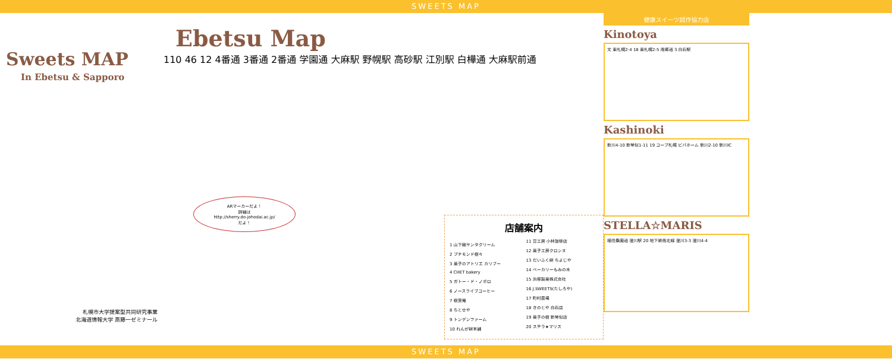SWEETS MAP
Sweets MAP
In Ebetsu & Sapporo
札幌市大学提案型共同研究事業
北海道情報大学 斎藤一ゼミナール
Ebetsu Map
110 46 12 4番通 3番通 2番通 学園通 大麻駅 野幌駅 高砂駅 江別駅 白樺通 大麻駅前通
ARマーカーだよ！
詳細は
http://sherry.do-johodai.ac.jp/
だよ！
店舗案内
1 山下館サンタクリーム
2 プチモンド樹々
3 菓子のアトリエ カリブー
4 CHET bakery
5 ガトー・ド・ノボロ
6 ノースライブコーヒー
7 樹里庵
8 ちとせや
9 トンデンファーム
10 れんが餅本舗
11 豆工房 小林珈琲店
12 菓子工房クロンヌ
13 だいふく餅 ちよじや
14 ベーカリーもみの木
15 浜塚製菓株式会社
16 J.SWEETS(たしろや)
17 町村農場
18 きのとや 白石店
19 菓子の樹 新琴似店
20 ステラ★マリス
健康スイーツ試作協力店
Kinotoya
文 東札幌2-4 18 東札幌2-5 南郷通 3 白石駅
Kashinoki
新川4-10 新琴似1-11 19 コープ札幌 ビバホーム 新川2-10 新川IC
STELLA☆MARIS
福住桑園通 澄川駅 20 地下鉄南北線 澄川3-3 澄川4-4
SWEETS MAP